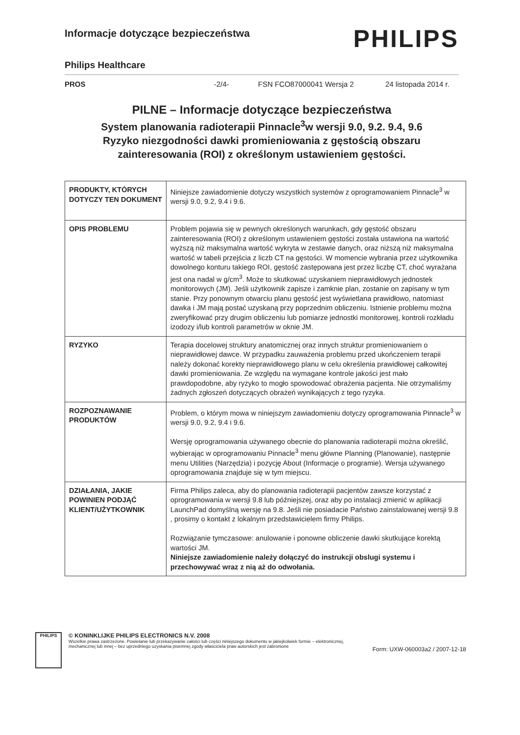Informacje dotyczące bezpieczeństwa
PHILIPS
Philips Healthcare
PROS -2/4- FSN FCO87000041 Wersja 2 24 listopada 2014 r.
PILNE – Informacje dotyczące bezpieczeństwa
System planowania radioterapii Pinnacle<sup>3</sup>w wersji 9.0, 9.2. 9.4, 9.6
Ryzyko niezgodności dawki promieniowania z gęstością obszaru zainteresowania (ROI) z określonym ustawieniem gęstości.
| PRODUKTY, KTÓRYCH DOTYCZY TEN DOKUMENT | Niniejsze zawiadomienie dotyczy wszystkich systemów z oprogramowaniem Pinnacle<sup>3</sup> w wersji 9.0, 9.2, 9.4 i 9.6. |
| OPIS PROBLEMU | Problem pojawia się w pewnych określonych warunkach, gdy gęstość obszaru zainteresowania (ROI) z określonym ustawieniem gęstości została ustawiona na wartość wyższą niż maksymalna wartość wykryta w zestawie danych, oraz niższą niż maksymalna wartość w tabeli przejścia z liczb CT na gęstości. W momencie wybrania przez użytkownika dowolnego konturu takiego ROI, gęstość zastępowana jest przez liczbę CT, choć wyrażana jest ona nadal w g/cm<sup>3</sup>. Może to skutkować uzyskaniem nieprawidłowych jednostek monitorowych (JM). Jeśli użytkownik zapisze i zamknie plan, zostanie on zapisany w tym stanie. Przy ponownym otwarciu planu gęstość jest wyświetlana prawidłowo, natomiast dawka i JM mają postać uzyskaną przy poprzednim obliczeniu. Istnienie problemu można zweryfikować przy drugim obliczeniu lub pomiarze jednostki monitorowej, kontroli rozkładu izodozy i/lub kontroli parametrów w oknie JM. |
| RYZYKO | Terapia docelowej struktury anatomicznej oraz innych struktur promieniowaniem o nieprawidłowej dawce. W przypadku zauważenia problemu przed ukończeniem terapii należy dokonać korekty nieprawidłowego planu w celu określenia prawidłowej całkowitej dawki promieniowania. Ze względu na wymagane kontrole jakości jest mało prawdopodobne, aby ryzyko to mogło spowodować obrażenia pacjenta. Nie otrzymaliśmy żadnych zgłoszeń dotyczących obrażeń wynikających z tego ryzyka. |
| ROZPOZNAWANIE PRODUKTÓW | Problem, o którym mowa w niniejszym zawiadomieniu dotyczy oprogramowania Pinnacle<sup>3</sup> w wersji 9.0, 9.2, 9.4 i 9.6. Wersję oprogramowania używanego obecnie do planowania radioterapii można określić, wybierając w oprogramowaniu Pinnacle<sup>3</sup> menu główne Planning (Planowanie), następnie menu Utilities (Narzędzia) i pozycję About (Informacje o programie). Wersja używanego oprogramowania znajduje się w tym miejscu. |
| DZIAŁANIA, JAKIE POWINIEN PODJĄĆ KLIENT/UŻYTKOWNIK | Firma Philips zaleca, aby do planowania radioterapii pacjentów zawsze korzystać z oprogramowania w wersji 9.8 lub późniejszej, oraz aby po instalacji zmienić w aplikacji LaunchPad domyślną wersję na 9.8. Jeśli nie posiadacie Państwo zainstalowanej wersji 9.8 , prosimy o kontakt z lokalnym przedstawicielem firmy Philips. Rozwiązanie tymczasowe: anulowanie i ponowne obliczenie dawki skutkujące korektą wartości JM. Niniejsze zawiadomienie należy dołączyć do instrukcji obslugi systemu i przechowywać wraz z nią aż do odwołania. |
PHILIPS
© KONINKLIJKE PHILIPS ELECTRONICS N.V. 2008
Wszelkie prawa zastrzeżone. Powielanie lub przekazywanie całości lub części niniejszego dokumentu w jakiejkolwiek formie – elektronicznej, mechanicznej lub innej – bez uprzedniego uzyskania pisemnej zgody właściciela praw autorskich jest zabronione
Form: UXW-060003a2 / 2007-12-18